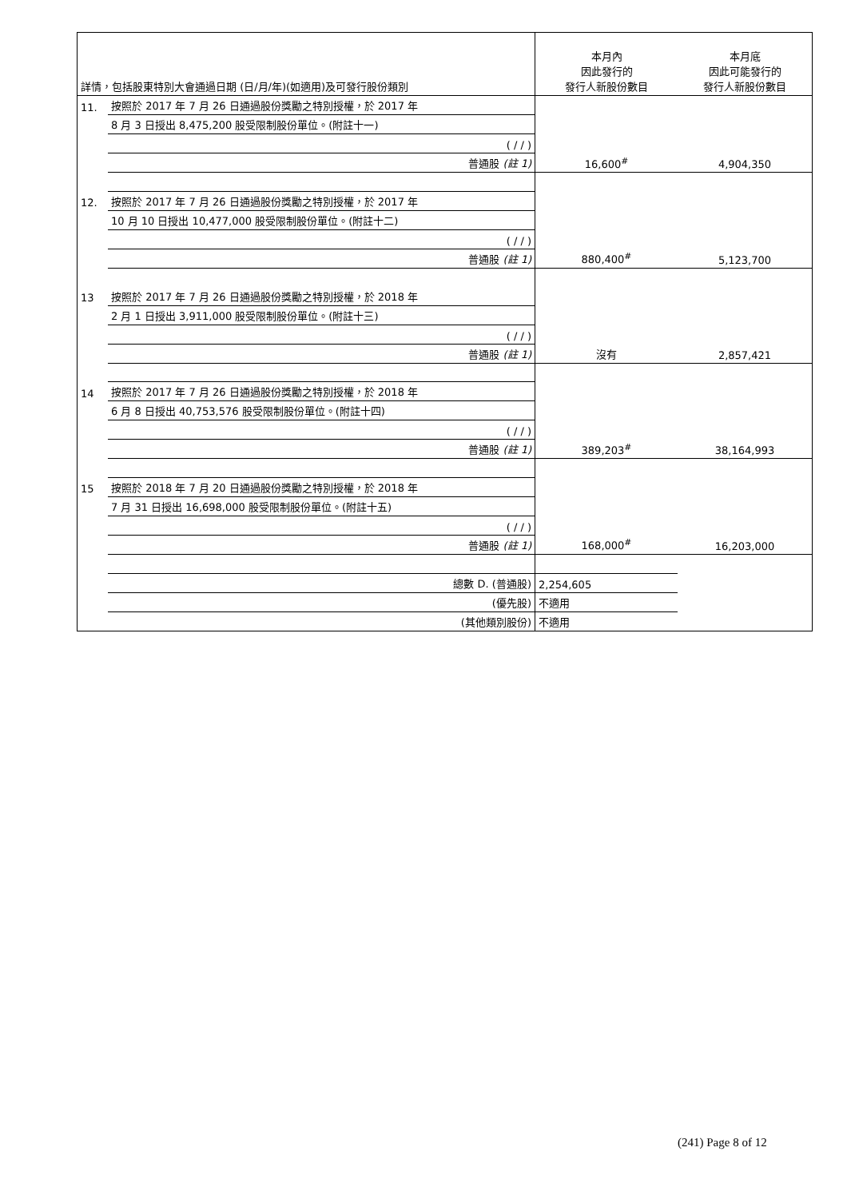| 詳情，包括股東特別大會通過日期 (日/月/年)(如適用)及可發行股份類別 | | 本月內 因此發行的 發行人新股份數目 | 本月底 因此可能發行的 發行人新股份數目 |
| --- | --- | --- | --- |
| 11. | 按照於 2017 年 7 月 26 日通過股份獎勵之特別授權，於 2017 年 | | |
| | 8 月 3 日授出 8,475,200 股受限制股份單位。(附註十一) | | |
| | ( / / ) | | |
| | 普通股 (註 1) | 16,600<sup>#</sup> | 4,904,350 |
| 12. | 按照於 2017 年 7 月 26 日通過股份獎勵之特別授權，於 2017 年 | | |
| | 10 月 10 日授出 10,477,000 股受限制股份單位。(附註十二) | | |
| | ( / / ) | | |
| | 普通股 (註 1) | 880,400<sup>#</sup> | 5,123,700 |
| 13 | 按照於 2017 年 7 月 26 日通過股份獎勵之特別授權，於 2018 年 | | |
| | 2 月 1 日授出 3,911,000 股受限制股份單位。(附註十三) | | |
| | ( / / ) | | |
| | 普通股 (註 1) | 沒有 | 2,857,421 |
| 14 | 按照於 2017 年 7 月 26 日通過股份獎勵之特別授權，於 2018 年 | | |
| | 6 月 8 日授出 40,753,576 股受限制股份單位。(附註十四) | | |
| | ( / / ) | | |
| | 普通股 (註 1) | 389,203<sup>#</sup> | 38,164,993 |
| 15 | 按照於 2018 年 7 月 20 日通過股份獎勵之特別授權，於 2018 年 | | |
| | 7 月 31 日授出 16,698,000 股受限制股份單位。(附註十五) | | |
| | ( / / ) | | |
| | 普通股 (註 1) | 168,000<sup>#</sup> | 16,203,000 |
| | 總數 D. (普通股) | 2,254,605 | |
| | (優先股) | 不適用 | |
| | (其他類別股份) | 不適用 | |
(241) Page 8 of 12